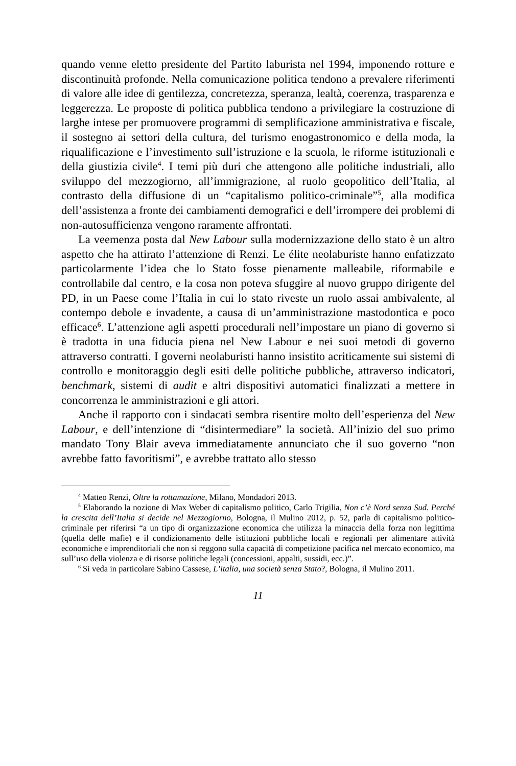quando venne eletto presidente del Partito laburista nel 1994, imponendo rotture e discontinuità profonde. Nella comunicazione politica tendono a prevalere riferimenti di valore alle idee di gentilezza, concretezza, speranza, lealtà, coerenza, trasparenza e leggerezza. Le proposte di politica pubblica tendono a privilegiare la costruzione di larghe intese per promuovere programmi di semplificazione amministrativa e fiscale, il sostegno ai settori della cultura, del turismo enogastronomico e della moda, la riqualificazione e l’investimento sull’istruzione e la scuola, le riforme istituzionali e della giustizia civile<sup>4</sup>. I temi più duri che attengono alle politiche industriali, allo sviluppo del mezzogiorno, all’immigrazione, al ruolo geopolitico dell’Italia, al contrasto della diffusione di un “capitalismo politico-criminale”<sup>5</sup>, alla modifica dell’assistenza a fronte dei cambiamenti demografici e dell’irrompere dei problemi di non-autosufficienza vengono raramente affrontati.
La veemenza posta dal New Labour sulla modernizzazione dello stato è un altro aspetto che ha attirato l’attenzione di Renzi. Le élite neolaburiste hanno enfatizzato particolarmente l’idea che lo Stato fosse pienamente malleabile, riformabile e controllabile dal centro, e la cosa non poteva sfuggire al nuovo gruppo dirigente del PD, in un Paese come l’Italia in cui lo stato riveste un ruolo assai ambivalente, al contempo debole e invadente, a causa di un’amministrazione mastodontica e poco efficace<sup>6</sup>. L’attenzione agli aspetti procedurali nell’impostare un piano di governo si è tradotta in una fiducia piena nel New Labour e nei suoi metodi di governo attraverso contratti. I governi neolaburisti hanno insistito acriticamente sui sistemi di controllo e monitoraggio degli esiti delle politiche pubbliche, attraverso indicatori, benchmark, sistemi di audit e altri dispositivi automatici finalizzati a mettere in concorrenza le amministrazioni e gli attori.
Anche il rapporto con i sindacati sembra risentire molto dell’esperienza del New Labour, e dell’intenzione di “disintermediare” la società. All’inizio del suo primo mandato Tony Blair aveva immediatamente annunciato che il suo governo “non avrebbe fatto favoritismi”, e avrebbe trattato allo stesso
<sup>4</sup> Matteo Renzi, Oltre la rottamazione, Milano, Mondadori 2013.
<sup>5</sup> Elaborando la nozione di Max Weber di capitalismo politico, Carlo Trigilia, Non c’è Nord senza Sud. Perché la crescita dell’Italia si decide nel Mezzogiorno, Bologna, il Mulino 2012, p. 52, parla di capitalismo politico-criminale per riferirsi “a un tipo di organizzazione economica che utilizza la minaccia della forza non legittima (quella delle mafie) e il condizionamento delle istituzioni pubbliche locali e regionali per alimentare attività economiche e imprenditoriali che non si reggono sulla capacità di competizione pacifica nel mercato economico, ma sull’uso della violenza e di risorse politiche legali (concessioni, appalti, sussidi, ecc.)”.
<sup>6</sup> Si veda in particolare Sabino Cassese, L’italia, una società senza Stato?, Bologna, il Mulino 2011.
11